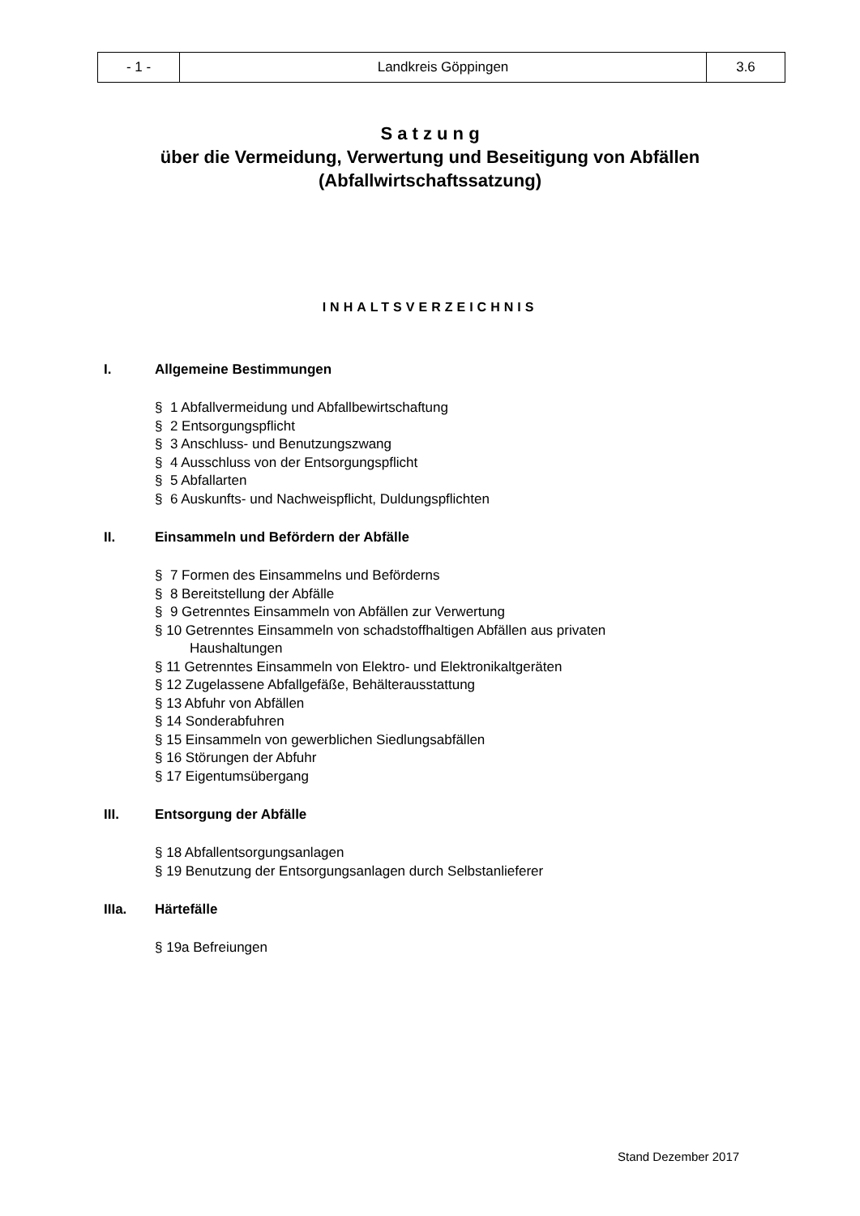| - 1 - | Landkreis Göppingen | 3.6 |
S a t z u n g
über die Vermeidung, Verwertung und Beseitigung von Abfällen
(Abfallwirtschaftssatzung)
INHALTSVERZEICHNIS
I. Allgemeine Bestimmungen
§ 1 Abfallvermeidung und Abfallbewirtschaftung
§ 2 Entsorgungspflicht
§ 3 Anschluss- und Benutzungszwang
§ 4 Ausschluss von der Entsorgungspflicht
§ 5 Abfallarten
§ 6 Auskunfts- und Nachweispflicht, Duldungspflichten
II. Einsammeln und Befördern der Abfälle
§ 7 Formen des Einsammelns und Beförderns
§ 8 Bereitstellung der Abfälle
§ 9 Getrenntes Einsammeln von Abfällen zur Verwertung
§ 10 Getrenntes Einsammeln von schadstoffhaltigen Abfällen aus privaten
Haushaltungen
§ 11 Getrenntes Einsammeln von Elektro- und Elektronikaltgeräten
§ 12 Zugelassene Abfallgefäße, Behälterausstattung
§ 13 Abfuhr von Abfällen
§ 14 Sonderabfuhren
§ 15 Einsammeln von gewerblichen Siedlungsabfällen
§ 16 Störungen der Abfuhr
§ 17 Eigentumsübergang
III. Entsorgung der Abfälle
§ 18 Abfallentsorgungsanlagen
§ 19 Benutzung der Entsorgungsanlagen durch Selbstanlieferer
IIIa. Härtefälle
§ 19a Befreiungen
Stand Dezember 2017